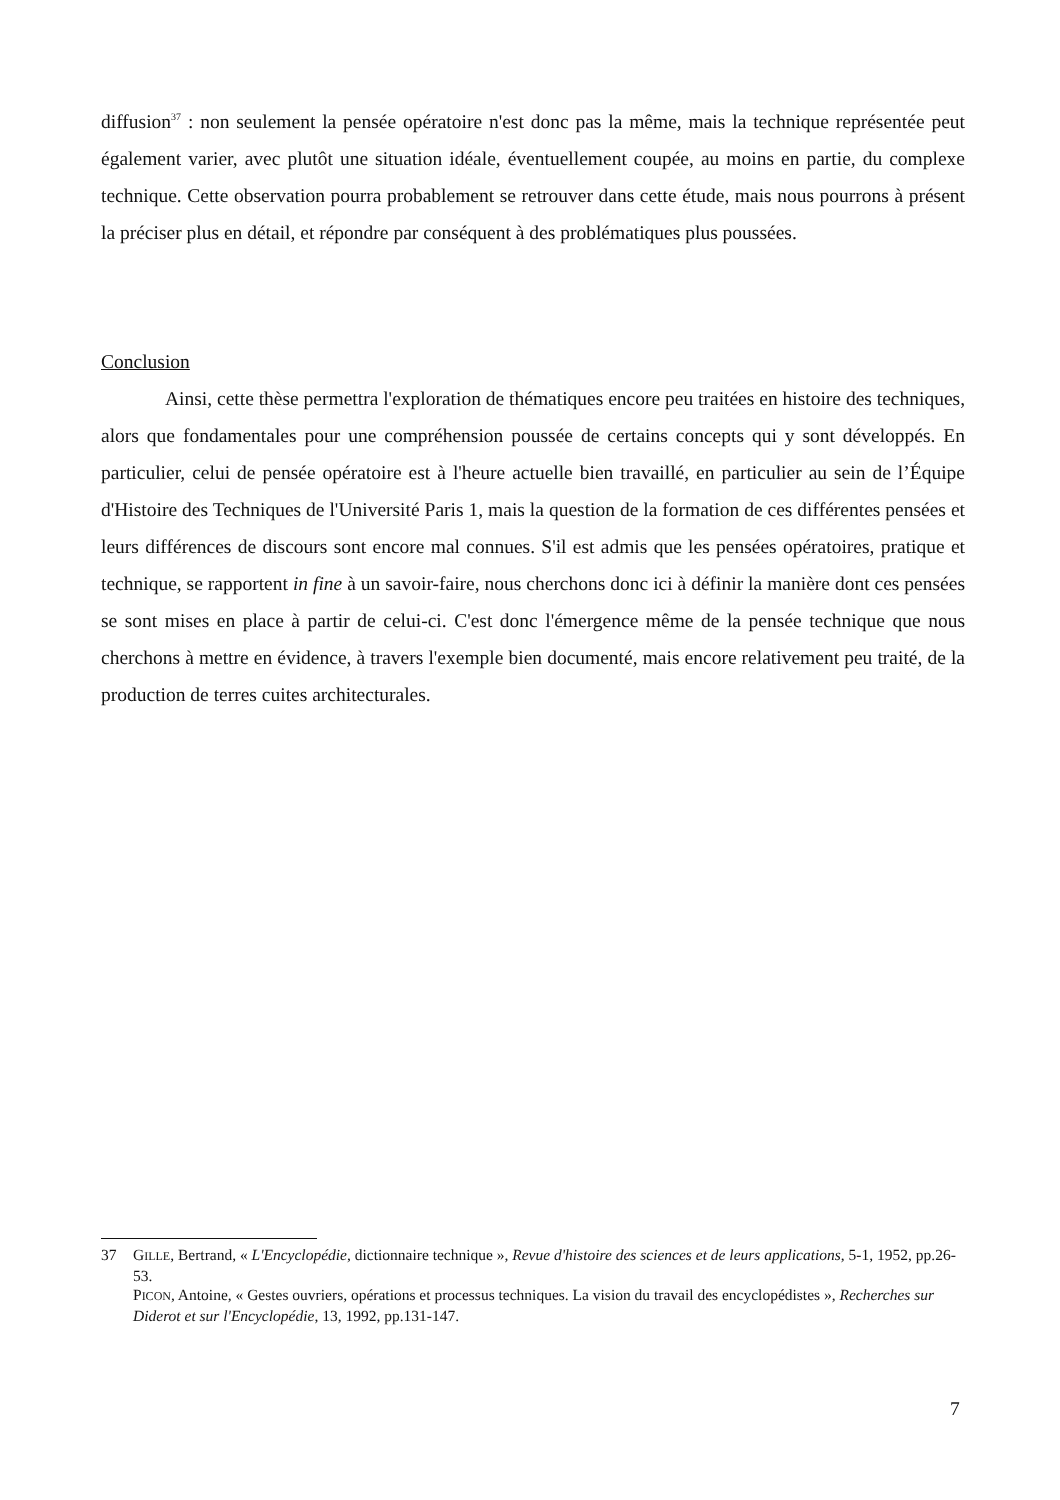diffusion<sup>37</sup> : non seulement la pensée opératoire n'est donc pas la même, mais la technique représentée peut également varier, avec plutôt une situation idéale, éventuellement coupée, au moins en partie, du complexe technique. Cette observation pourra probablement se retrouver dans cette étude, mais nous pourrons à présent la préciser plus en détail, et répondre par conséquent à des problématiques plus poussées.
Conclusion
Ainsi, cette thèse permettra l'exploration de thématiques encore peu traitées en histoire des techniques, alors que fondamentales pour une compréhension poussée de certains concepts qui y sont développés. En particulier, celui de pensée opératoire est à l'heure actuelle bien travaillé, en particulier au sein de l’Équipe d'Histoire des Techniques de l'Université Paris 1, mais la question de la formation de ces différentes pensées et leurs différences de discours sont encore mal connues. S'il est admis que les pensées opératoires, pratique et technique, se rapportent in fine à un savoir-faire, nous cherchons donc ici à définir la manière dont ces pensées se sont mises en place à partir de celui-ci. C'est donc l'émergence même de la pensée technique que nous cherchons à mettre en évidence, à travers l'exemple bien documenté, mais encore relativement peu traité, de la production de terres cuites architecturales.
37 GILLE, Bertrand, « L'Encyclopédie, dictionnaire technique », Revue d'histoire des sciences et de leurs applications, 5-1, 1952, pp.26-53.
PICON, Antoine, « Gestes ouvriers, opérations et processus techniques. La vision du travail des encyclopédistes », Recherches sur Diderot et sur l'Encyclopédie, 13, 1992, pp.131-147.
7